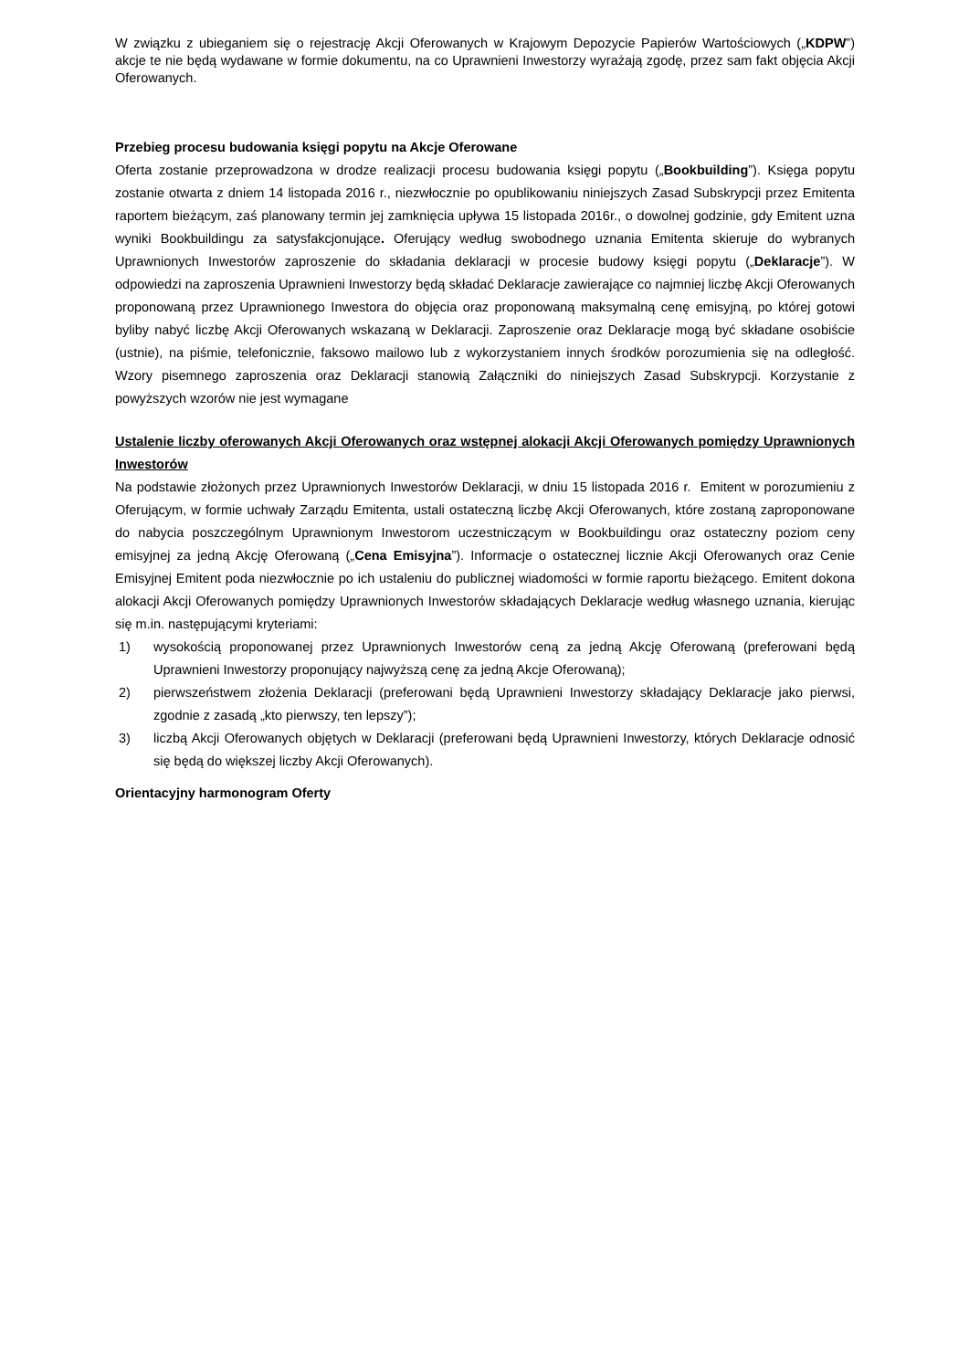W związku z ubieganiem się o rejestrację Akcji Oferowanych w Krajowym Depozycie Papierów Wartościowych („KDPW”) akcje te nie będą wydawane w formie dokumentu, na co Uprawnieni Inwestorzy wyrażają zgodę, przez sam fakt objęcia Akcji Oferowanych.
Przebieg procesu budowania księgi popytu na Akcje Oferowane
Oferta zostanie przeprowadzona w drodze realizacji procesu budowania księgi popytu („Bookbuilding”). Księga popytu zostanie otwarta z dniem 14 listopada 2016 r., niezwłocznie po opublikowaniu niniejszych Zasad Subskrypcji przez Emitenta raportem bieżącym, zaś planowany termin jej zamknięcia upływa 15 listopada 2016r., o dowolnej godzinie, gdy Emitent uzna wyniki Bookbuildingu za satysfakcjonujące. Oferujący według swobodnego uznania Emitenta skieruje do wybranych Uprawnionych Inwestorów zaproszenie do składania deklaracji w procesie budowy księgi popytu („Deklaracje”). W odpowiedzi na zaproszenia Uprawnieni Inwestorzy będą składać Deklaracje zawierające co najmniej liczbę Akcji Oferowanych proponowaną przez Uprawnionego Inwestora do objęcia oraz proponowaną maksymalną cenę emisyjną, po której gotowi byliby nabyć liczbę Akcji Oferowanych wskazaną w Deklaracji. Zaproszenie oraz Deklaracje mogą być składane osobiście (ustnie), na piśmie, telefonicznie, faksowo mailowo lub z wykorzystaniem innych środków porozumienia się na odległość. Wzory pisemnego zaproszenia oraz Deklaracji stanowią Załączniki do niniejszych Zasad Subskrypcji. Korzystanie z powyższych wzorów nie jest wymagane
Ustalenie liczby oferowanych Akcji Oferowanych oraz wstępnej alokacji Akcji Oferowanych pomiędzy Uprawnionych Inwestorów
Na podstawie złożonych przez Uprawnionych Inwestorów Deklaracji, w dniu 15 listopada 2016 r. Emitent w porozumieniu z Oferującym, w formie uchwały Zarządu Emitenta, ustali ostateczną liczbę Akcji Oferowanych, które zostaną zaproponowane do nabycia poszczególnym Uprawnionym Inwestorom uczestniczącym w Bookbuildingu oraz ostateczny poziom ceny emisyjnej za jedną Akcję Oferowaną („Cena Emisyjna”). Informacje o ostatecznej licznie Akcji Oferowanych oraz Cenie Emisyjnej Emitent poda niezwłocznie po ich ustaleniu do publicznej wiadomości w formie raportu bieżącego. Emitent dokona alokacji Akcji Oferowanych pomiędzy Uprawnionych Inwestorów składających Deklaracje według własnego uznania, kierując się m.in. następującymi kryteriami:
1) wysokością proponowanej przez Uprawnionych Inwestorów ceną za jedną Akcję Oferowaną (preferowani będą Uprawnieni Inwestorzy proponujący najwyższą cenę za jedną Akcje Oferowaną);
2) pierwszeństwem złożenia Deklaracji (preferowani będą Uprawnieni Inwestorzy składający Deklaracje jako pierwsi, zgodnie z zasadą „kto pierwszy, ten lepszy”);
3) liczbą Akcji Oferowanych objętych w Deklaracji (preferowani będą Uprawnieni Inwestorzy, których Deklaracje odnosić się będą do większej liczby Akcji Oferowanych).
Orientacyjny harmonogram Oferty